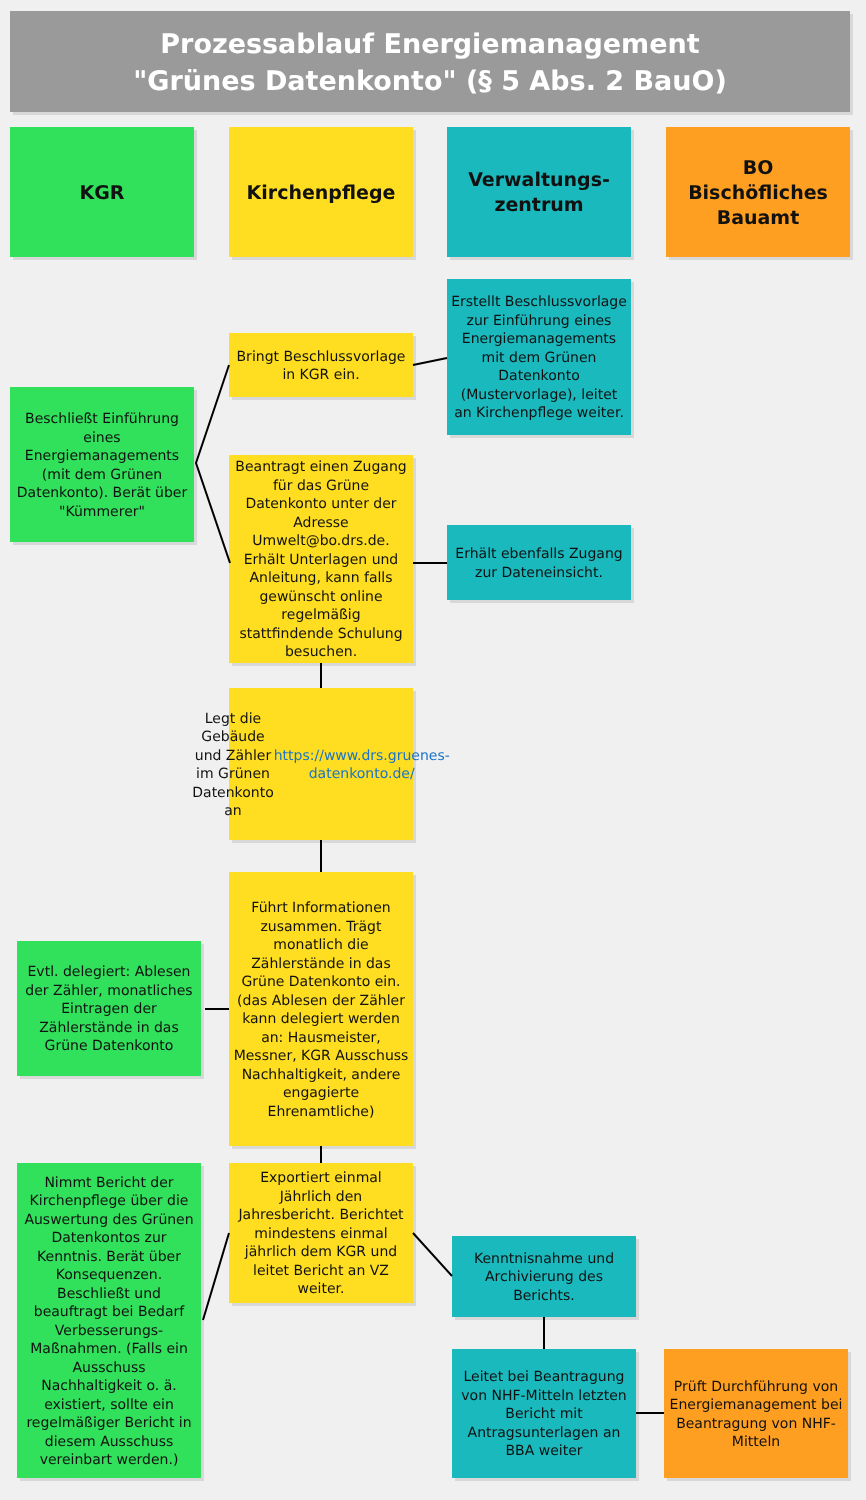Prozessablauf Energiemanagement
"Grünes Datenkonto" (§ 5 Abs. 2 BauO)
KGR Kirchenpflege
Verwaltungs-
zentrum
BO
Bischöfliches
Bauamt
Erstellt Beschlussvorlage zur Einführung eines Energiemanagements mit dem Grünen Datenkonto (Mustervorlage), leitet an Kirchenpflege weiter.
Bringt Beschlussvorlage in KGR ein.
Beschließt Einführung eines Energiemanagements (mit dem Grünen Datenkonto). Berät über "Kümmerer"
Beantragt einen Zugang für das Grüne Datenkonto unter der Adresse Umwelt@bo.drs.de. Erhält Unterlagen und Anleitung, kann falls gewünscht online regelmäßig stattfindende Schulung besuchen.
Erhält ebenfalls Zugang zur Dateneinsicht.
Legt die Gebäude und Zähler im Grünen Datenkonto an https://www.drs.gruenes-datenkonto.de/
Evtl. delegiert: Ablesen der Zähler, monatliches Eintragen der Zählerstände in das Grüne Datenkonto
Führt Informationen zusammen. Trägt monatlich die Zählerstände in das Grüne Datenkonto ein. (das Ablesen der Zähler kann delegiert werden an: Hausmeister, Messner, KGR Ausschuss Nachhaltigkeit, andere engagierte Ehrenamtliche)
Nimmt Bericht der Kirchenpflege über die Auswertung des Grünen Datenkontos zur Kenntnis. Berät über Konsequenzen. Beschließt und beauftragt bei Bedarf Verbesserungs-Maßnahmen. (Falls ein Ausschuss Nachhaltigkeit o. ä. existiert, sollte ein regelmäßiger Bericht in diesem Ausschuss vereinbart werden.)
Exportiert einmal Jährlich den Jahresbericht. Berichtet mindestens einmal jährlich dem KGR und leitet Bericht an VZ weiter.
Kenntnisnahme und Archivierung des Berichts.
Leitet bei Beantragung von NHF-Mitteln letzten Bericht mit Antragsunterlagen an BBA weiter
Prüft Durchführung von Energiemanagement bei Beantragung von NHF-Mitteln